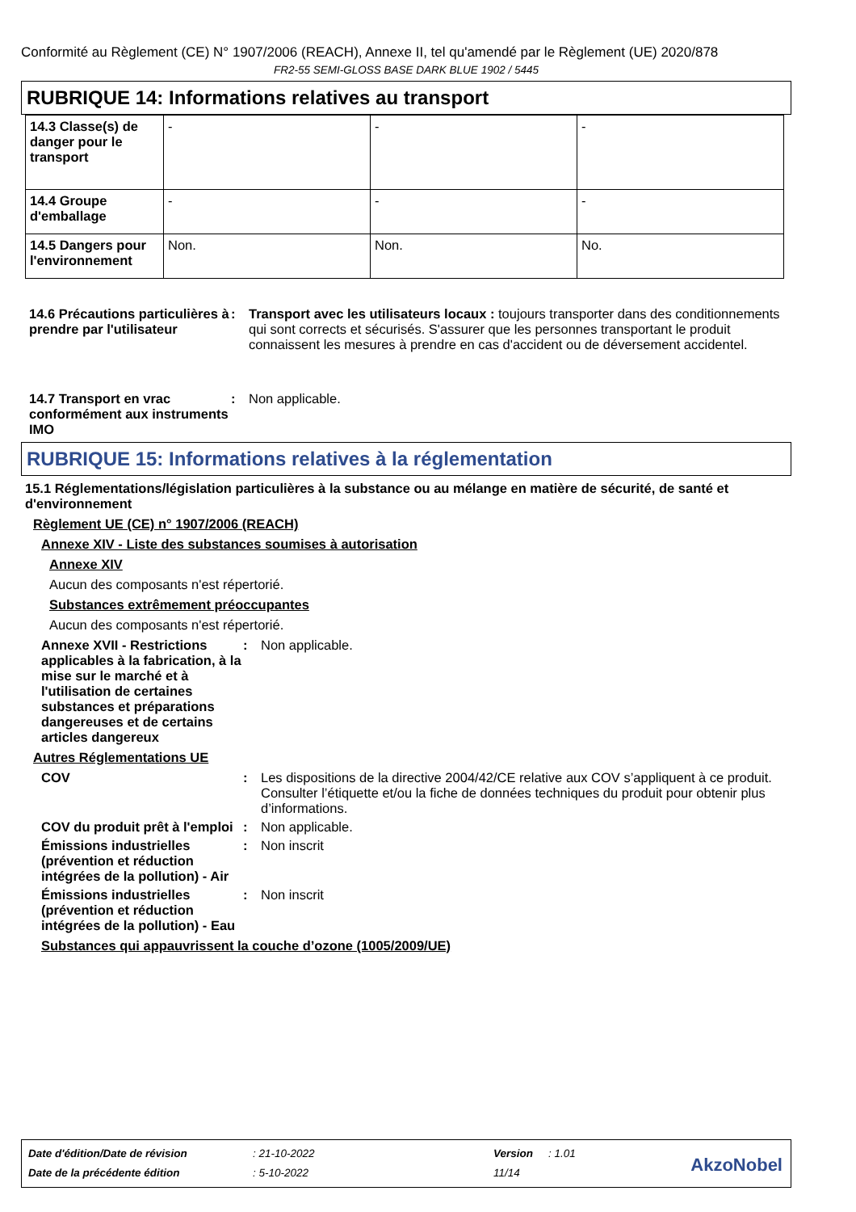Conformité au Règlement (CE) N° 1907/2006 (REACH), Annexe II, tel qu'amendé par le Règlement (UE) 2020/878
FR2-55 SEMI-GLOSS BASE DARK BLUE 1902 / 5445
RUBRIQUE 14: Informations relatives au transport
| 14.3 Classe(s) de danger pour le transport | - | - | - |
| 14.4 Groupe d'emballage | - | - | - |
| 14.5 Dangers pour l'environnement | Non. | Non. | No. |
14.6 Précautions particulières à prendre par l'utilisateur
: Transport avec les utilisateurs locaux : toujours transporter dans des conditionnements qui sont corrects et sécurisés. S'assurer que les personnes transportant le produit connaissent les mesures à prendre en cas d'accident ou de déversement accidentel.
14.7 Transport en vrac conformément aux instruments IMO
: Non applicable.
RUBRIQUE 15: Informations relatives à la réglementation
15.1 Réglementations/législation particulières à la substance ou au mélange en matière de sécurité, de santé et d'environnement
Règlement UE (CE) n° 1907/2006 (REACH)
Annexe XIV - Liste des substances soumises à autorisation
Annexe XIV
Aucun des composants n'est répertorié.
Substances extrêmement préoccupantes
Aucun des composants n'est répertorié.
Annexe XVII - Restrictions applicables à la fabrication, à la mise sur le marché et à l'utilisation de certaines substances et préparations dangereuses et de certains articles dangereux
: Non applicable.
Autres Réglementations UE
COV : Les dispositions de la directive 2004/42/CE relative aux COV s’appliquent à ce produit. Consulter l’étiquette et/ou la fiche de données techniques du produit pour obtenir plus d’informations.
COV du produit prêt à l'emploi
: Non applicable.
Émissions industrielles (prévention et réduction intégrées de la pollution) - Air
: Non inscrit
Émissions industrielles (prévention et réduction intégrées de la pollution) - Eau
: Non inscrit
Substances qui appauvrissent la couche d’ozone (1005/2009/UE)
| Date d'édition/Date de révision | : 21-10-2022 | Version | : 1.01 |
| Date de la précédente édition | : 5-10-2022 | 11/14 | |
AkzoNobel